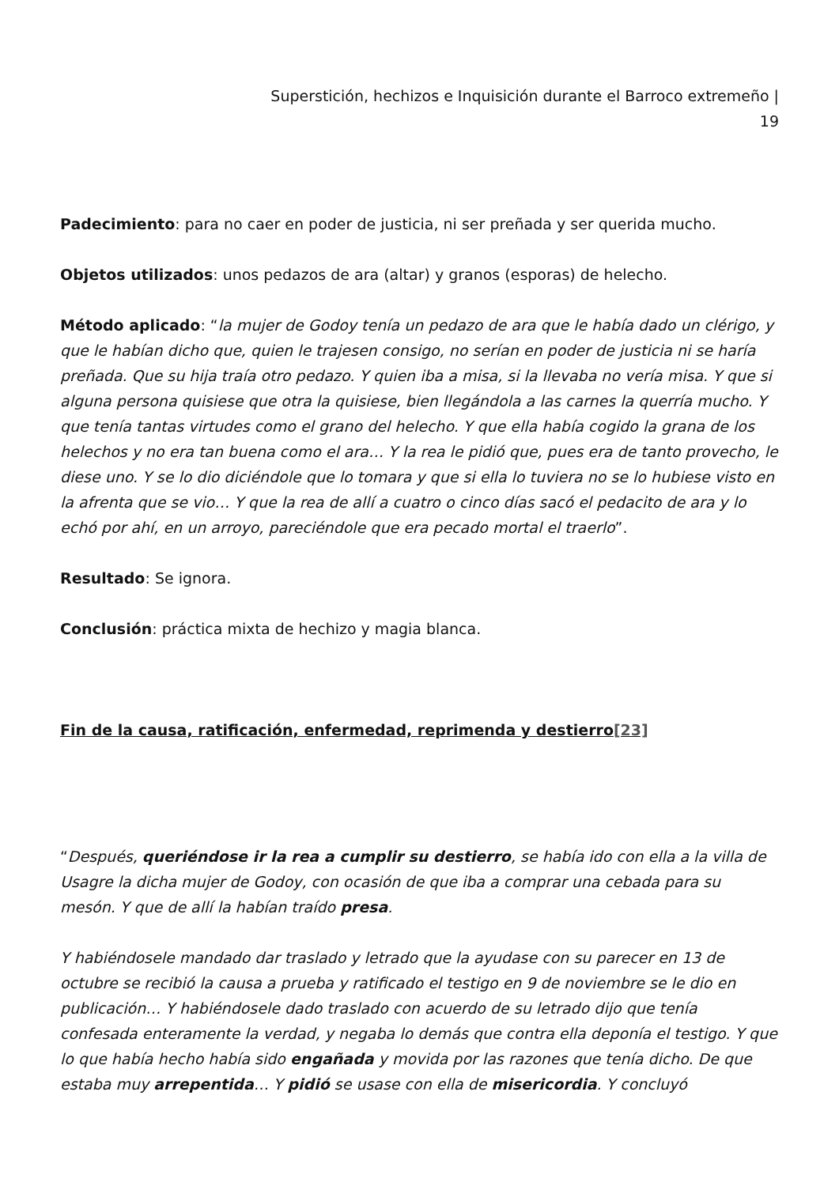Superstición, hechizos e Inquisición durante el Barroco extremeño |
19
Padecimiento: para no caer en poder de justicia, ni ser preñada y ser querida mucho.
Objetos utilizados: unos pedazos de ara (altar) y granos (esporas) de helecho.
Método aplicado: “la mujer de Godoy tenía un pedazo de ara que le había dado un clérigo, y que le habían dicho que, quien le trajesen consigo, no serían en poder de justicia ni se haría preñada. Que su hija traía otro pedazo. Y quien iba a misa, si la llevaba no vería misa. Y que si alguna persona quisiese que otra la quisiese, bien llegándola a las carnes la querría mucho. Y que tenía tantas virtudes como el grano del helecho. Y que ella había cogido la grana de los helechos y no era tan buena como el ara… Y la rea le pidió que, pues era de tanto provecho, le diese uno. Y se lo dio diciéndole que lo tomara y que si ella lo tuviera no se lo hubiese visto en la afrenta que se vio… Y que la rea de allí a cuatro o cinco días sacó el pedacito de ara y lo echó por ahí, en un arroyo, pareciéndole que era pecado mortal el traerlo”.
Resultado: Se ignora.
Conclusión: práctica mixta de hechizo y magia blanca.
Fin de la causa, ratificación, enfermedad, reprimenda y destierro[23]
“Después, queriéndose ir la rea a cumplir su destierro, se había ido con ella a la villa de Usagre la dicha mujer de Godoy, con ocasión de que iba a comprar una cebada para su mesón. Y que de allí la habían traído presa.
Y habiéndosele mandado dar traslado y letrado que la ayudase con su parecer en 13 de octubre se recibió la causa a prueba y ratificado el testigo en 9 de noviembre se le dio en publicación… Y habiéndosele dado traslado con acuerdo de su letrado dijo que tenía confesada enteramente la verdad, y negaba lo demás que contra ella deponía el testigo. Y que lo que había hecho había sido engañada y movida por las razones que tenía dicho. De que estaba muy arrepentida… Y pidió se usase con ella de misericordia. Y concluyó